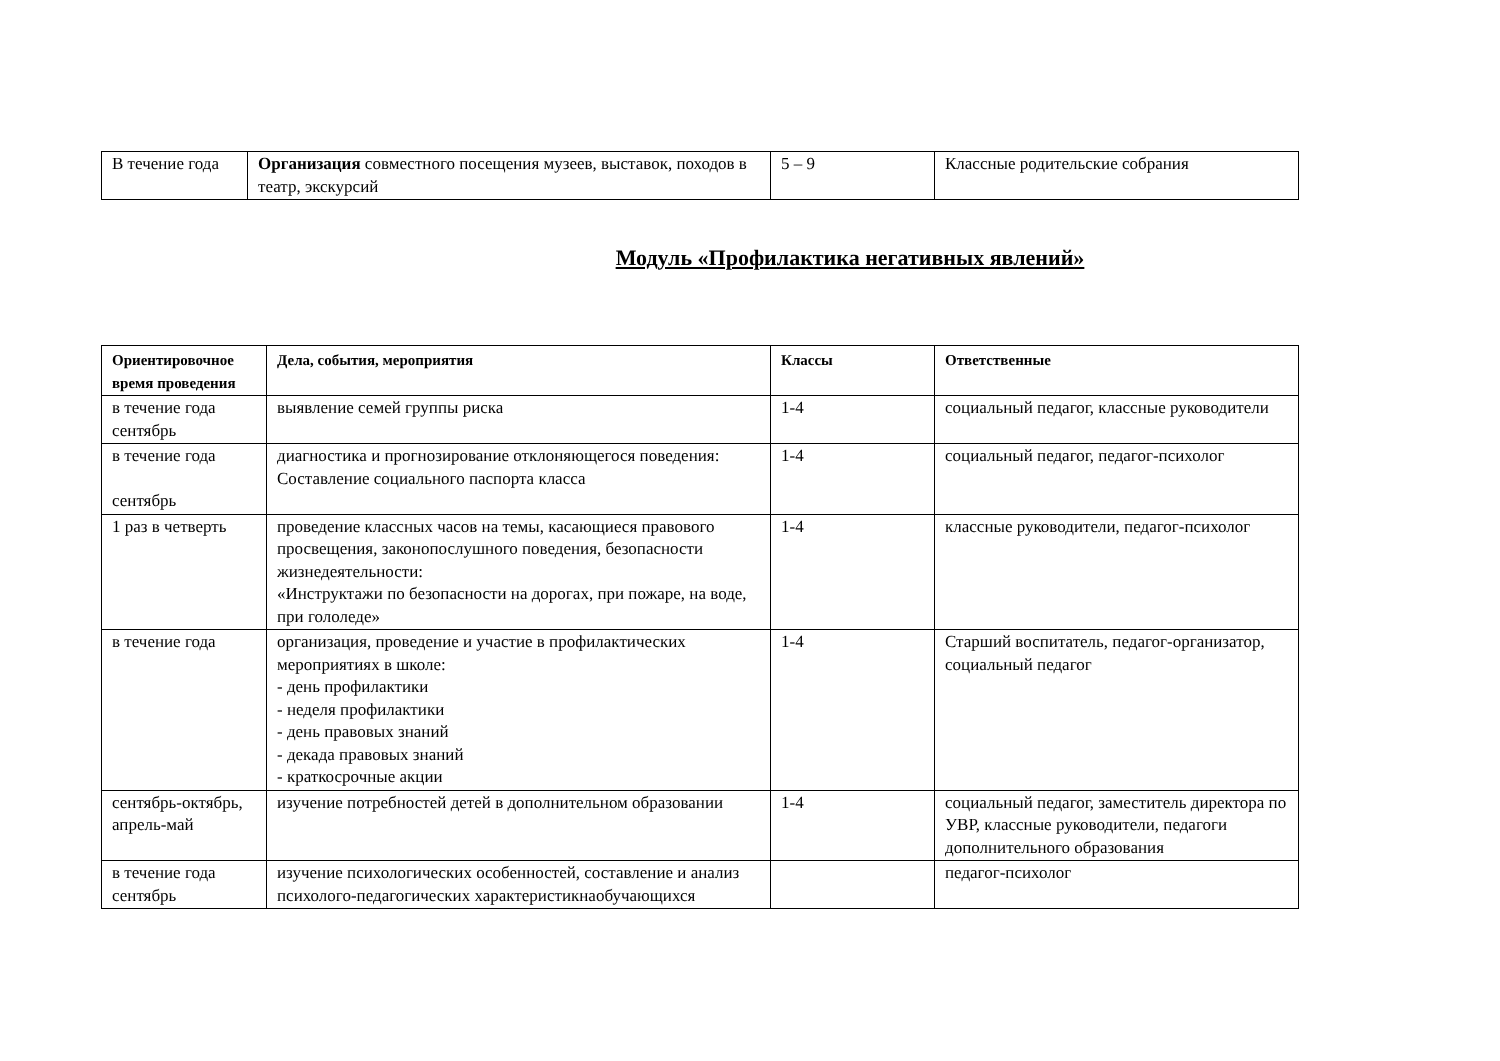| В течение года | Организация совместного посещения музеев, выставок, походов в театр, экскурсий | 5 – 9 | Классные родительские собрания |
Модуль «Профилактика негативных явлений»
| Ориентировочное время проведения | Дела, события, мероприятия | Классы | Ответственные |
| --- | --- | --- | --- |
| в течение года сентябрь | выявление семей группы риска | 1-4 | социальный педагог, классные руководители |
| в течение года сентябрь | диагностика и прогнозирование отклоняющегося поведения: Составление социального паспорта класса | 1-4 | социальный педагог, педагог-психолог |
| 1 раз в четверть | проведение классных часов на темы, касающиеся правового просвещения, законопослушного поведения, безопасности жизнедеятельности: «Инструктажи по безопасности на дорогах, при пожаре, на воде, при гололеде» | 1-4 | классные руководители, педагог-психолог |
| в течение года | организация, проведение и участие в профилактических мероприятиях в школе: - день профилактики - неделя профилактики - день правовых знаний - декада правовых знаний - краткосрочные акции | 1-4 | Старший воспитатель, педагог-организатор, социальный педагог |
| сентябрь-октябрь, апрель-май | изучение потребностей детей в дополнительном образовании | 1-4 | социальный педагог, заместитель директора по УВР, классные руководители, педагоги дополнительного образования |
| в течение года сентябрь | изучение психологических особенностей, составление и анализ психолого-педагогических характеристикнаобучающихся | | педагог-психолог |